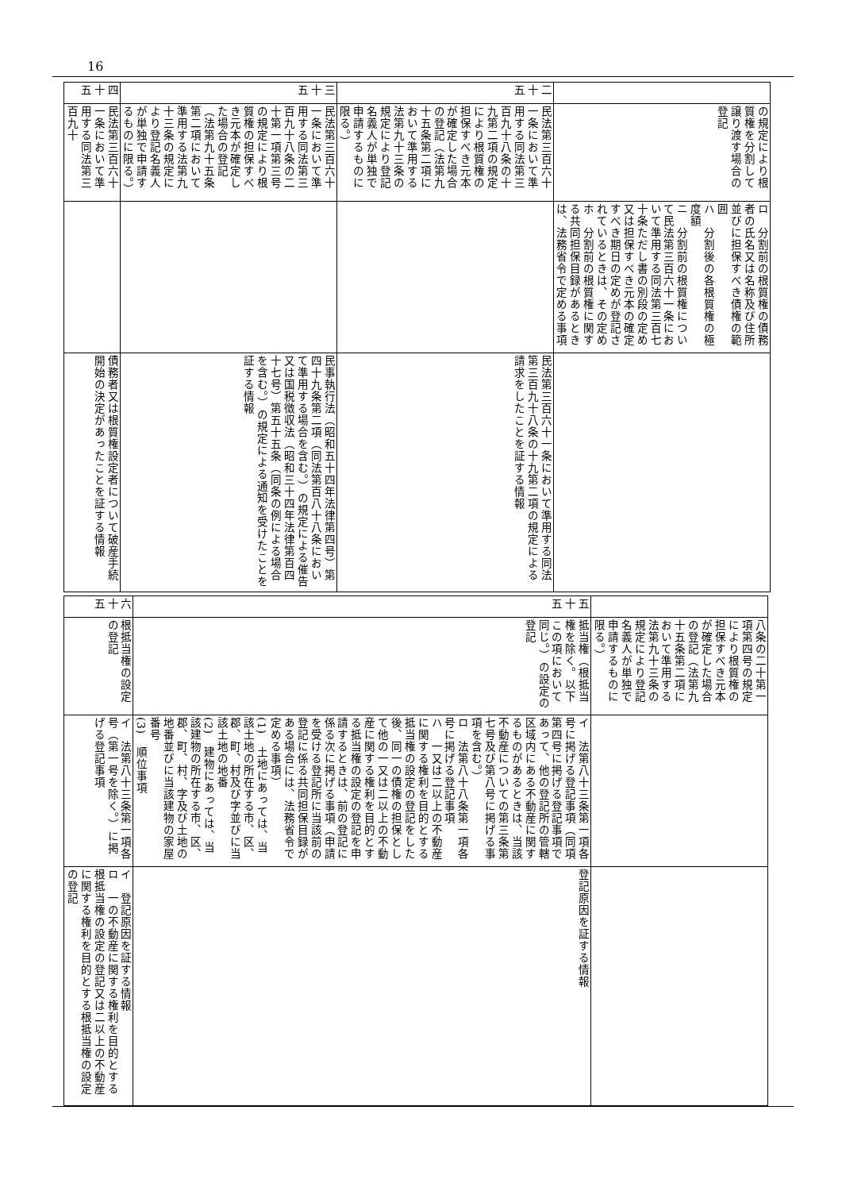16
| | の規定により根質権を分割して譲り渡す場合の登記 | ロ 分割前の根質権の債務者の氏名又は名称及び住所並びに担保すべき債権の範囲 ハ 分割後の各根質権の極度額 ニ 分割前の根質権について民法第三百六十一条において準用する同法第三百七十条ただし書の別段の定め又は担保すべき元本の確定すべき期日の定めが登記されているときは、その定め ホ 分割前の根質権に関する共同担保目録があるときは、法務省令で定める事項 | |
| 二十五 | 民法第三百六十一条において準用する同法第三百九十八条の十九第二項の規定により根質権の担保すべき元本が確定した場合の登記（法第九十五条第二項において準用する法第九十三条の規定により登記名義人が単独で申請するものに限る。） | | 民法第三百六十一条において準用する同法第三百九十八条の十九第二項の規定による請求をしたことを証する情報 |
| 三十五 | 民法第三百六十一条において準用する同法第三百九十八条の二十第一項第三号の規定により根質権の担保すべき元本が確定した場合の登記（法第九十五条第二項において準用する法第九十三条の規定により登記名義人が単独で申請するものに限る。） | | 民事執行法（昭和五十四年法律第四号）第四十九条第二項（同法第百八十八条において準用する場合を含む。）の規定による催告又は国税徴収法（昭和三十四年法律第百四十七号）第五十五条（同条の例による場合を含む。）の規定による通知を受けたことを証する情報 |
| 四十五 | 民法第三百六十一条において準用する同法第三百九十 | | 債務者又は根質権設定者について破産手続開始の決定があったことを証する情報 |
| | 八条の二十第一項第四号の規定により根質権の担保すべき元本が確定した場合の登記（法第九十五条第二項において準用する法第九十三条の規定により登記名義人が単独で申請するものに限る。） | | |
| 五十五 | 抵当権（根抵当権を除く。以下この項において同じ。）の設定の登記 | イ 法第八十三条第一項各号に掲げる登記事項（同項第四号に掲げる登記事項であって、他の登記所の管轄区域内にある不動産に関するものがあるときは、当該不動産についての第三条第七号及び第八号に掲げる事項を含む。） ロ 法第八十八条第一項各号に掲げる登記事項 ハ 一又は二以上の不動産に関する権利を目的とする抵当権の設定の登記をした後、同一の債権の担保として他の一又は二以上の不動産に関する権利を目的とする抵当権の設定の登記を申請するときは、前の登記に係る次に掲げる事項（申請を受ける登記所に当該前の登記に係る共同担保目録がある場合には、法務省令で定める事項） (1) 土地にあっては、当該土地の所在する市、区、郡、町、村及び字並びに当該土地の地番 (2) 建物にあっては、当該建物の所在する市、区、郡、町、村、字及び土地の地番並びに当該建物の家屋番号 (3) 順位事項 | 登記原因を証する情報 |
| 六十五 | 根抵当権の設定の登記 | イ 法第八十三条第一項各号（第一号を除く。）に掲げる登記事項 | イ 登記原因を証する情報 ロ 一の不動産に関する権利を目的とする根抵当権の設定の登記又は二以上の不動産に関する権利を目的とする根抵当権の設定の登記 |